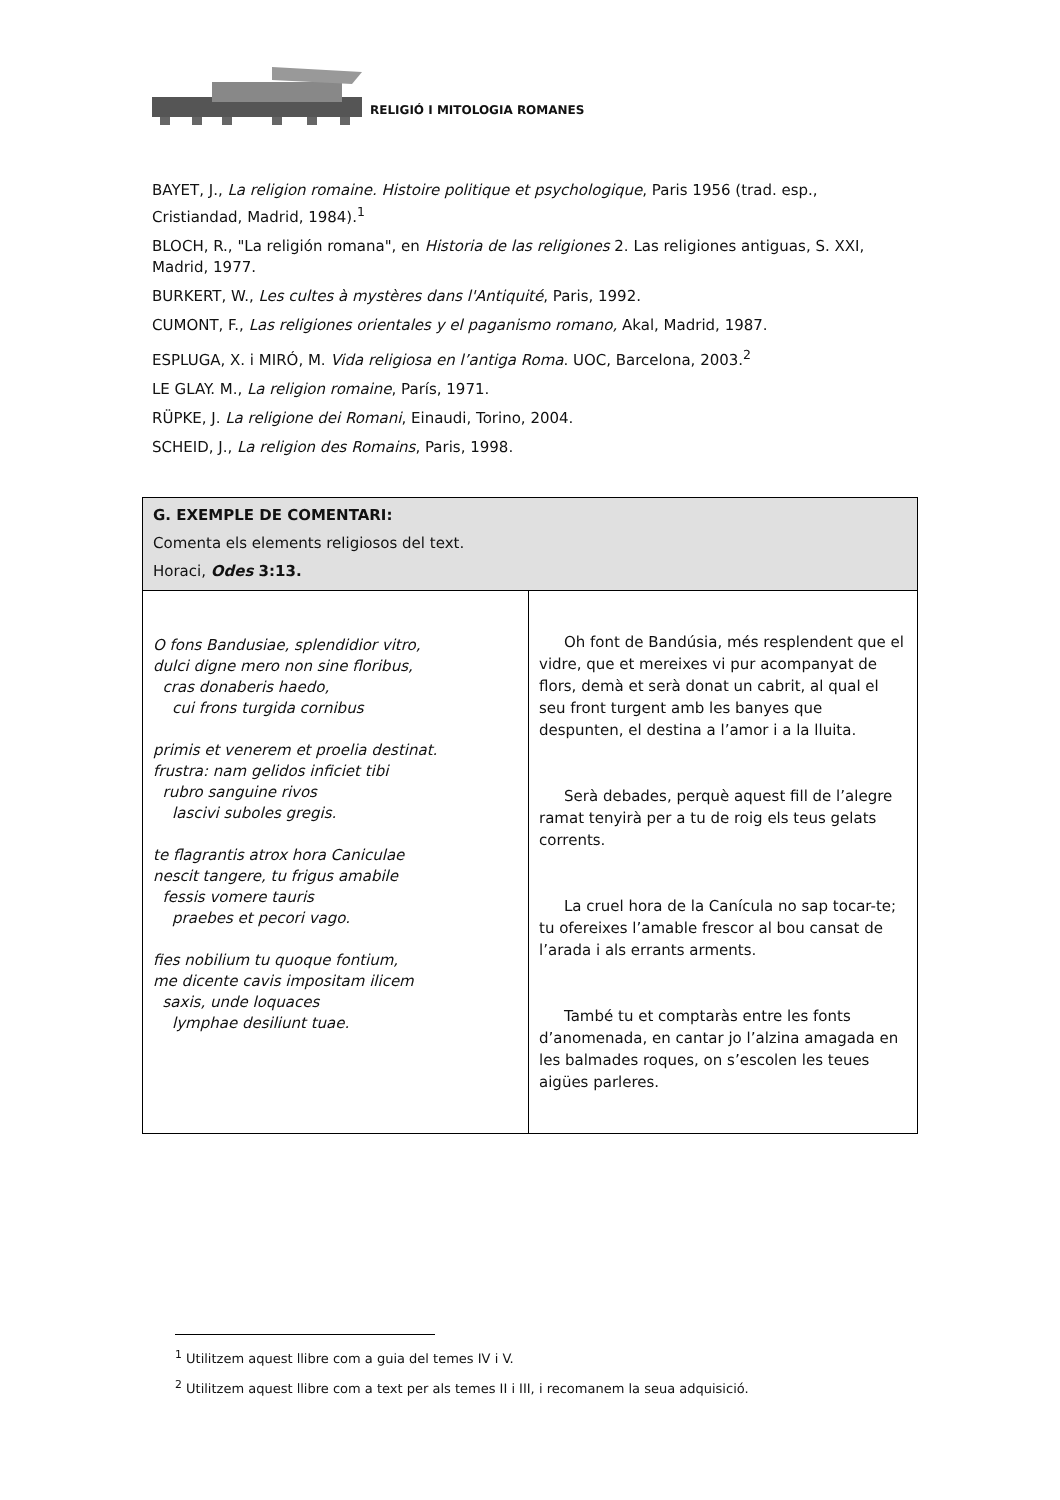RELIGIÓ I MITOLOGIA ROMANES
BAYET, J., La religion romaine. Histoire politique et psychologique, Paris 1956 (trad. esp., Cristiandad, Madrid, 1984).<sup>1</sup>
BLOCH, R., "La religión romana", en Historia de las religiones 2. Las religiones antiguas, S. XXI, Madrid, 1977.
BURKERT, W., Les cultes à mystères dans l'Antiquité, Paris, 1992.
CUMONT, F., Las religiones orientales y el paganismo romano, Akal, Madrid, 1987.
ESPLUGA, X. i MIRÓ, M. Vida religiosa en l’antiga Roma. UOC, Barcelona, 2003.<sup>2</sup>
LE GLAY. M., La religion romaine, París, 1971.
RÜPKE, J. La religione dei Romani, Einaudi, Torino, 2004.
SCHEID, J., La religion des Romains, Paris, 1998.
| G. EXEMPLE DE COMENTARI: Comenta els elements religiosos del text. Horaci, Odes 3:13. | |
| O fons Bandusiae, splendidior vitro, dulci digne mero non sine floribus, cras donaberis haedo, cui frons turgida cornibus primis et venerem et proelia destinat. frustra: nam gelidos inficiet tibi rubro sanguine rivos lascivi suboles gregis. te flagrantis atrox hora Caniculae nescit tangere, tu frigus amabile fessis vomere tauris praebes et pecori vago. fies nobilium tu quoque fontium, me dicente cavis impositam ilicem saxis, unde loquaces lymphae desiliunt tuae. | Oh font de Bandúsia, més resplendent que el vidre, que et mereixes vi pur acompanyat de flors, demà et serà donat un cabrit, al qual el seu front turgent amb les banyes que despunten, el destina a l’amor i a la lluita. Serà debades, perquè aquest fill de l’alegre ramat tenyirà per a tu de roig els teus gelats corrents. La cruel hora de la Canícula no sap tocar-te; tu ofereixes l’amable frescor al bou cansat de l’arada i als errants arments. També tu et comptaràs entre les fonts d’anomenada, en cantar jo l’alzina amagada en les balmades roques, on s’escolen les teues aigües parleres. |
<sup>1</sup> Utilitzem aquest llibre com a guia del temes IV i V.
<sup>2</sup> Utilitzem aquest llibre com a text per als temes II i III, i recomanem la seua adquisició.